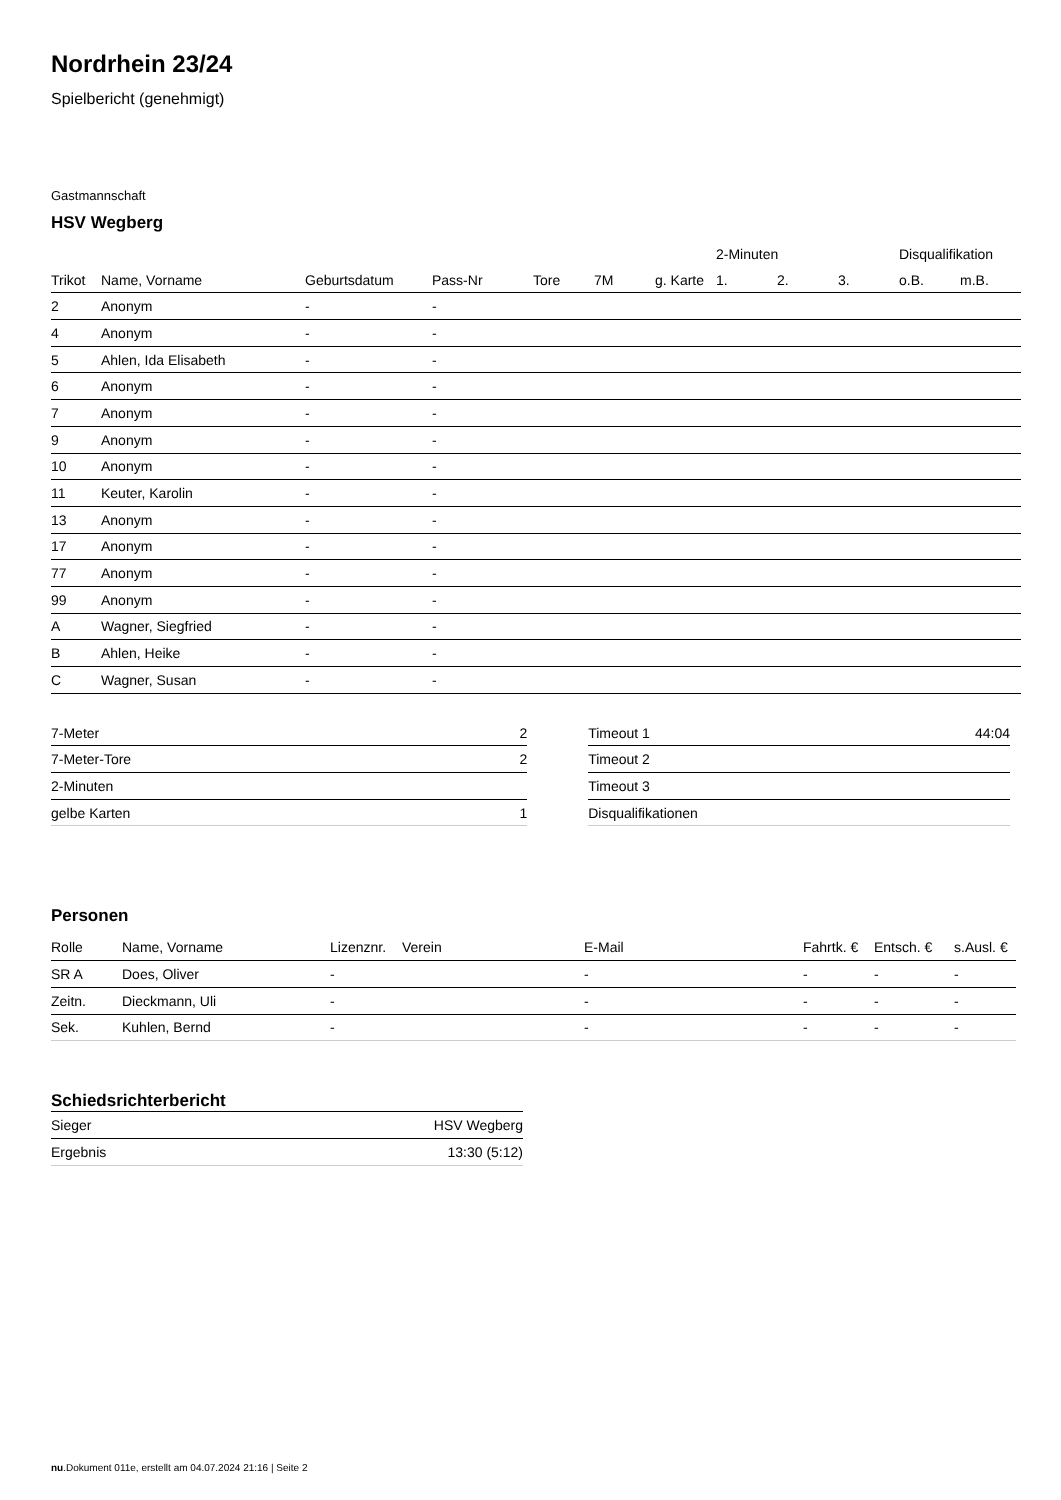Nordrhein 23/24
Spielbericht (genehmigt)
Gastmannschaft
HSV Wegberg
| | | | | | | | 2-Minuten | | | Disqualifikation | |
| --- | --- | --- | --- | --- | --- | --- | --- | --- | --- | --- | --- |
| Trikot | Name, Vorname | Geburtsdatum | Pass-Nr | Tore | 7M | g. Karte | 1. | 2. | 3. | o.B. | m.B. |
| 2 | Anonym | - | - | | | | | | | | |
| 4 | Anonym | - | - | | | | | | | | |
| 5 | Ahlen, Ida Elisabeth | - | - | | | | | | | | |
| 6 | Anonym | - | - | | | | | | | | |
| 7 | Anonym | - | - | | | | | | | | |
| 9 | Anonym | - | - | | | | | | | | |
| 10 | Anonym | - | - | | | | | | | | |
| 11 | Keuter, Karolin | - | - | | | | | | | | |
| 13 | Anonym | - | - | | | | | | | | |
| 17 | Anonym | - | - | | | | | | | | |
| 77 | Anonym | - | - | | | | | | | | |
| 99 | Anonym | - | - | | | | | | | | |
| A | Wagner, Siegfried | - | - | | | | | | | | |
| B | Ahlen, Heike | - | - | | | | | | | | |
| C | Wagner, Susan | - | - | | | | | | | | |
| 7-Meter | 2 |
| 7-Meter-Tore | 2 |
| 2-Minuten | |
| gelbe Karten | 1 |
| Timeout 1 | 44:04 |
| Timeout 2 | |
| Timeout 3 | |
| Disqualifikationen | |
Personen
| Rolle | Name, Vorname | Lizenznr. | Verein | E-Mail | Fahrtk. € | Entsch. € | s.Ausl. € |
| --- | --- | --- | --- | --- | --- | --- | --- |
| SR A | Does, Oliver | - | | - | - | - | - |
| Zeitn. | Dieckmann, Uli | - | | - | - | - | - |
| Sek. | Kuhlen, Bernd | - | | - | - | - | - |
Schiedsrichterbericht
| Sieger | HSV Wegberg |
| Ergebnis | 13:30 (5:12) |
nu.Dokument 011e, erstellt am 04.07.2024 21:16 | Seite 2